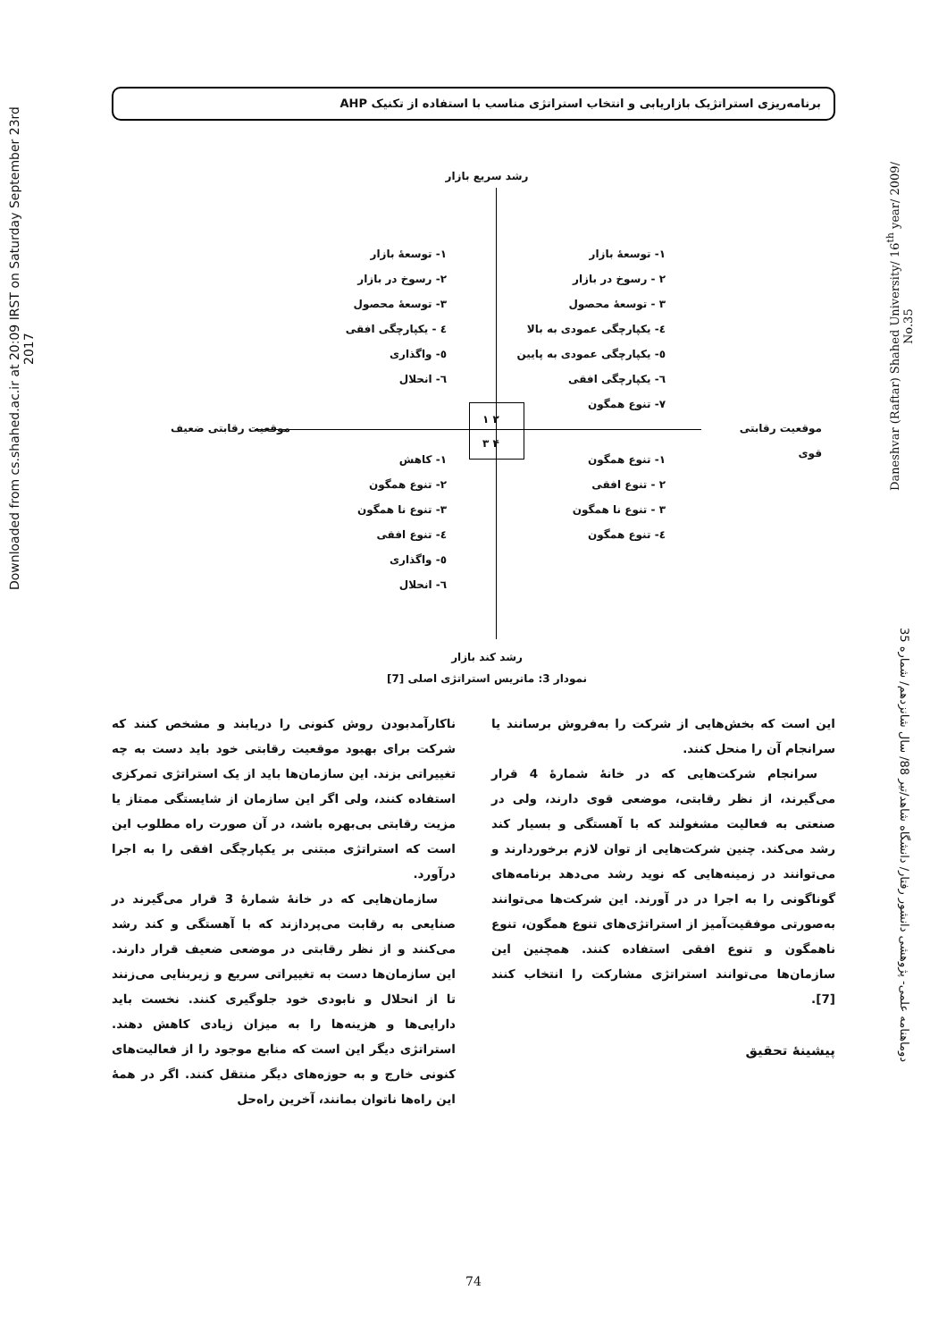برنامه‌ریزی استراتژیک بازاریابی و انتخاب استراتژی مناسب با استفاده از تکنیک AHP
Downloaded from cs.shahed.ac.ir at 20:09 IRST on Saturday September 23rd 2017
Daneshvar (Raftar) Shahed University/ 16<sup>th</sup> year/ 2009/ No.35
دوماهنامه علمی- پژوهشی دانشور رفتار/ دانشگاه شاهد/تیر 88/ سال شانزدهم/ شماره 35
رشد سریع بازار
۲ ۱
۴ ۳
موقعیت رقابتی ضعیف موقعیت رقابتی قوی
۱- توسعهٔ بازار
۲ - رسوخ در بازار
۳ - توسعهٔ محصول
٤- یکپارچگی عمودی به بالا
٥- یکپارچگی عمودی به پایین
٦- یکپارچگی افقی
۷- تنوع همگون
۱- توسعهٔ بازار
۲- رسوخ در بازار
۳- توسعهٔ محصول
٤ - یکپارچگی افقی
٥- واگذاری
٦- انحلال
۱- تنوع همگون
۲ - تنوع افقی
۳ - تنوع نا همگون
٤- تنوع همگون
۱- کاهش
۲- تنوع همگون
۳- تنوع نا همگون
٤- تنوع افقی
٥- واگذاری
٦- انحلال
رشد کند بازار
نمودار 3: ماتریس استراتژی اصلی [7]
ناکارآمدبودن روش کنونی را دریابند و مشخص کنند که شرکت برای بهبود موقعیت رقابتی خود باید دست به چه تغییراتی بزند. این سازمان‌ها باید از یک استراتژی تمرکزی استفاده کنند، ولی اگر این سازمان از شایستگی ممتاز یا مزیت رقابتی بی‌بهره باشد، در آن صورت راه مطلوب این است که استراتژی مبتنی بر یکپارچگی افقی را به اجرا درآورد.
سازمان‌هایی که در خانهٔ شمارهٔ 3 قرار می‌گیرند در صنایعی به رقابت می‌پردازند که با آهستگی و کند رشد می‌کنند و از نظر رقابتی در موضعی ضعیف قرار دارند. این سازمان‌ها دست به تغییراتی سریع و زیربنایی می‌زنند تا از انحلال و نابودی خود جلوگیری کنند. نخست باید دارایی‌ها و هزینه‌ها را به میزان زیادی کاهش دهند. استراتژی دیگر این است که منابع موجود را از فعالیت‌های کنونی خارج و به حوزه‌های دیگر منتقل کنند. اگر در همهٔ این راه‌ها ناتوان بمانند، آخرین راه‌حل
این است که بخش‌هایی از شرکت را به‌فروش برسانند یا سرانجام آن را منحل کنند.
سرانجام شرکت‌هایی که در خانهٔ شمارهٔ 4 قرار می‌گیرند، از نظر رقابتی، موضعی قوی دارند، ولی در صنعتی به فعالیت مشغولند که با آهستگی و بسیار کند رشد می‌کند. چنین شرکت‌هایی از توان لازم برخوردارند و می‌توانند در زمینه‌هایی که نوید رشد می‌دهد برنامه‌های گوناگونی را به اجرا در در آورند. این شرکت‌ها می‌توانند به‌صورتی موفقیت‌آمیز از استراتژی‌های تنوع همگون، تنوع ناهمگون و تنوع افقی استفاده کنند. همچنین این سازمان‌ها می‌توانند استراتژی مشارکت را انتخاب کنند [7].
پیشینهٔ تحقیق
74